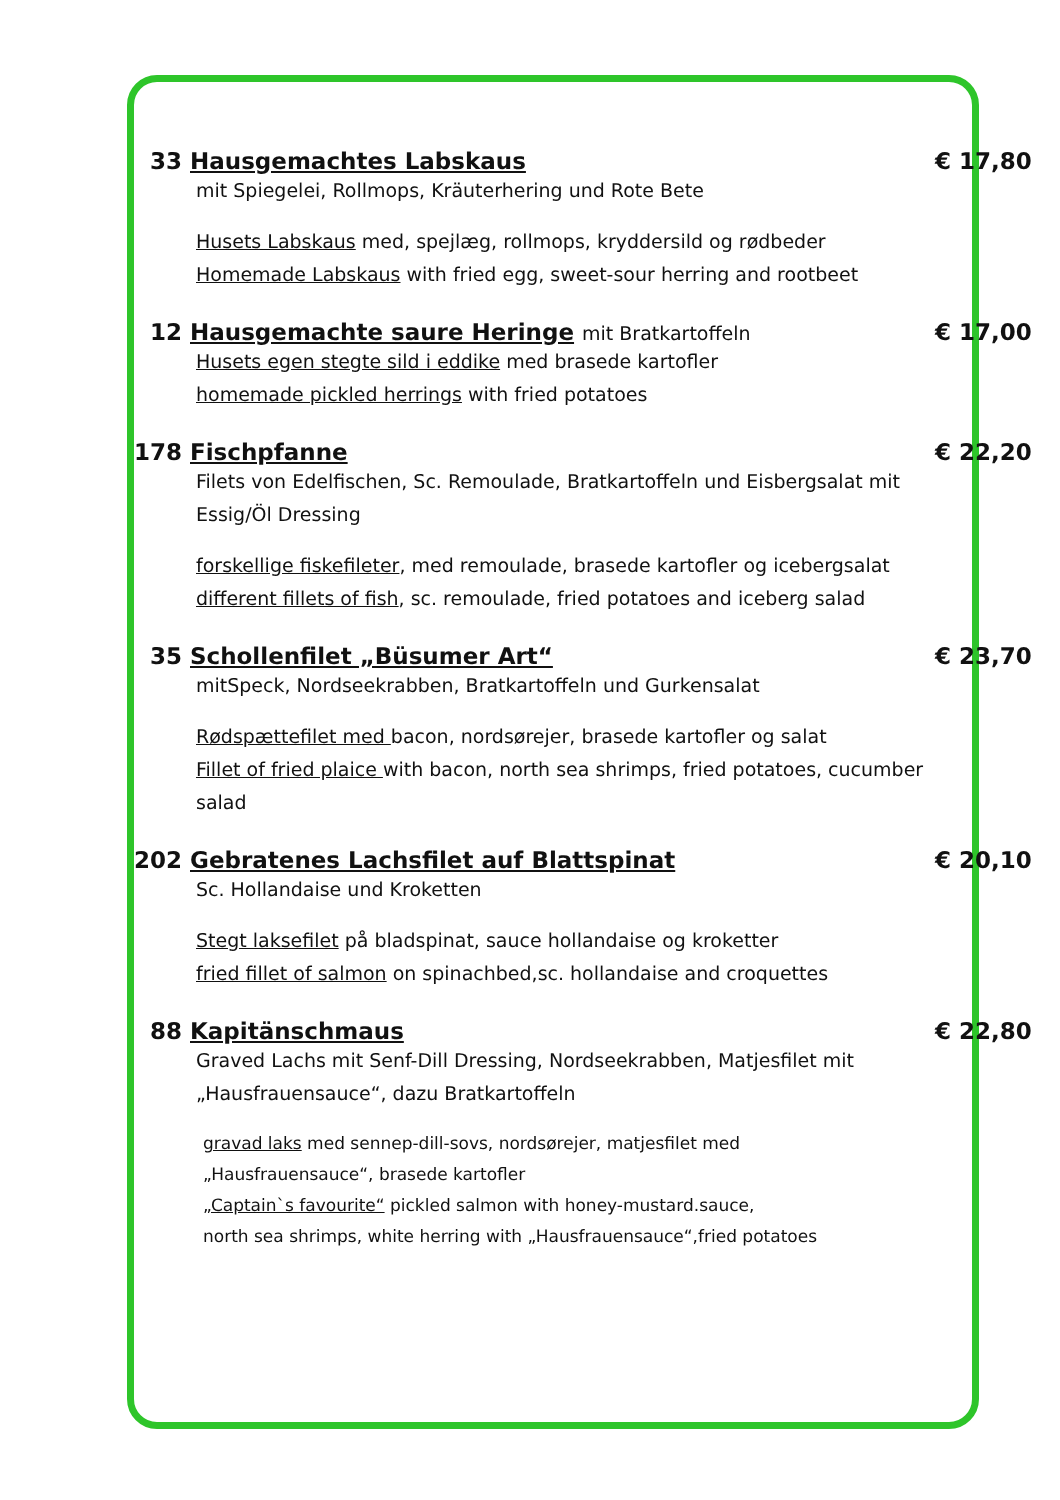33 Hausgemachtes Labskaus € 17,80
mit Spiegelei, Rollmops, Kräuterhering und Rote Bete
Husets Labskaus med, spejlæg, rollmops, kryddersild og rødbeder
Homemade Labskaus with fried egg, sweet-sour herring and rootbeet
12 Hausgemachte saure Heringe mit Bratkartoffeln € 17,00
Husets egen stegte sild i eddike med brasede kartofler
homemade pickled herrings with fried potatoes
178 Fischpfanne € 22,20
Filets von Edelfischen, Sc. Remoulade, Bratkartoffeln und Eisbergsalat mit Essig/Öl Dressing
forskellige fiskefileter, med remoulade, brasede kartofler og icebergsalat
different fillets of fish, sc. remoulade, fried potatoes and iceberg salad
35 Schollenfilet „Büsumer Art“€ 23,70
mitSpeck, Nordseekrabben, Bratkartoffeln und Gurkensalat
Rødspættefilet med bacon, nordsørejer, brasede kartofler og salat
Fillet of fried plaice with bacon, north sea shrimps, fried potatoes, cucumber salad
202 Gebratenes Lachsfilet auf Blattspinat € 20,10
Sc. Hollandaise und Kroketten
Stegt laksefilet på bladspinat, sauce hollandaise og kroketter
fried fillet of salmon on spinachbed,sc. hollandaise and croquettes
88 Kapitänschmaus € 22,80
Graved Lachs mit Senf-Dill Dressing, Nordseekrabben, Matjesfilet mit „Hausfrauensauce“, dazu Bratkartoffeln
gravad laks med sennep-dill-sovs, nordsørejer, matjesfilet med
„Hausfrauensauce“, brasede kartofler
„Captain`s favourite“ pickled salmon with honey-mustard.sauce,
north sea shrimps, white herring with „Hausfrauensauce“,fried potatoes